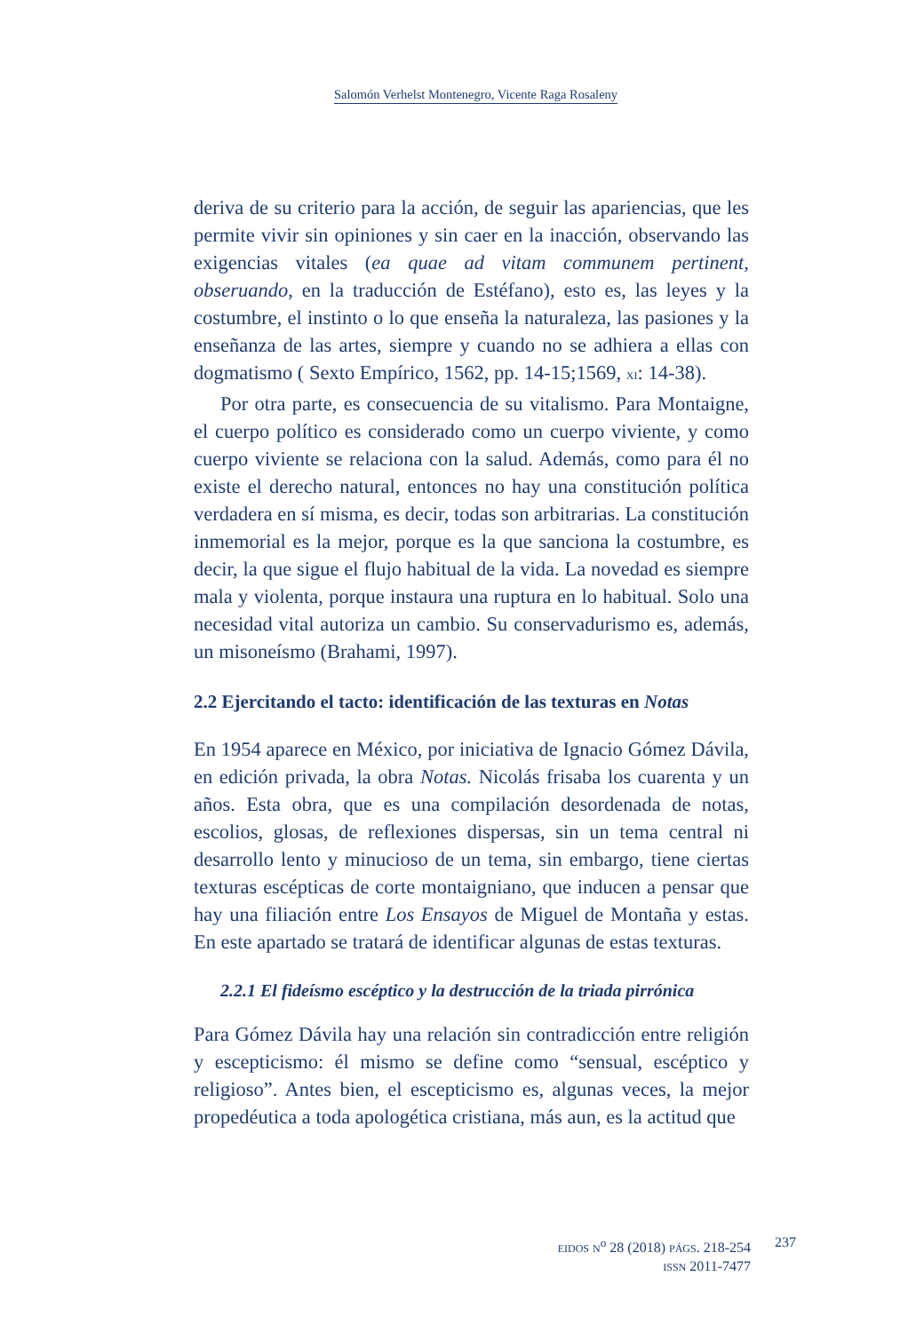Salomón Verhelst Montenegro, Vicente Raga Rosaleny
deriva de su criterio para la acción, de seguir las apariencias, que les permite vivir sin opiniones y sin caer en la inacción, observando las exigencias vitales (ea quae ad vitam communem pertinent, obseruando, en la traducción de Estéfano), esto es, las leyes y la costumbre, el instinto o lo que enseña la naturaleza, las pasiones y la enseñanza de las artes, siempre y cuando no se adhiera a ellas con dogmatismo ( Sexto Empírico, 1562, pp. 14-15;1569, XI: 14-38).
Por otra parte, es consecuencia de su vitalismo. Para Montaigne, el cuerpo político es considerado como un cuerpo viviente, y como cuerpo viviente se relaciona con la salud. Además, como para él no existe el derecho natural, entonces no hay una constitución política verdadera en sí misma, es decir, todas son arbitrarias. La constitución inmemorial es la mejor, porque es la que sanciona la costumbre, es decir, la que sigue el flujo habitual de la vida. La novedad es siempre mala y violenta, porque instaura una ruptura en lo habitual. Solo una necesidad vital autoriza un cambio. Su conservadurismo es, además, un misoneísmo (Brahami, 1997).
2.2 Ejercitando el tacto: identificación de las texturas en Notas
En 1954 aparece en México, por iniciativa de Ignacio Gómez Dávila, en edición privada, la obra Notas. Nicolás frisaba los cuarenta y un años. Esta obra, que es una compilación desordenada de notas, escolios, glosas, de reflexiones dispersas, sin un tema central ni desarrollo lento y minucioso de un tema, sin embargo, tiene ciertas texturas escépticas de corte montaigniano, que inducen a pensar que hay una filiación entre Los Ensayos de Miguel de Montaña y estas. En este apartado se tratará de identificar algunas de estas texturas.
2.2.1 El fideísmo escéptico y la destrucción de la triada pirrónica
Para Gómez Dávila hay una relación sin contradicción entre religión y escepticismo: él mismo se define como “sensual, escéptico y religioso”. Antes bien, el escepticismo es, algunas veces, la mejor propedéutica a toda apologética cristiana, más aun, es la actitud que
EIDOS N<sup>o</sup> 28 (2018) PÁGS. 218-254
ISSN 2011-7477
237